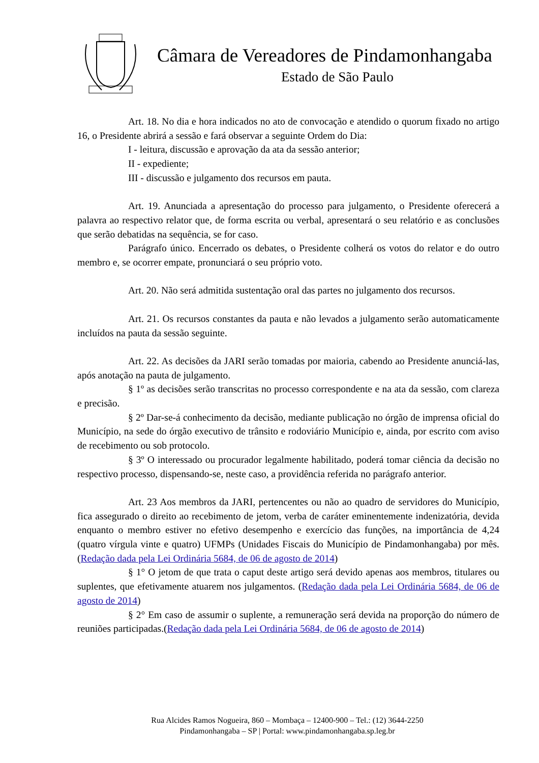Câmara de Vereadores de Pindamonhangaba
Estado de São Paulo
Art. 18. No dia e hora indicados no ato de convocação e atendido o quorum fixado no artigo 16, o Presidente abrirá a sessão e fará observar a seguinte Ordem do Dia:
I - leitura, discussão e aprovação da ata da sessão anterior;
II - expediente;
III - discussão e julgamento dos recursos em pauta.
Art. 19. Anunciada a apresentação do processo para julgamento, o Presidente oferecerá a palavra ao respectivo relator que, de forma escrita ou verbal, apresentará o seu relatório e as conclusões que serão debatidas na sequência, se for caso.
Parágrafo único. Encerrado os debates, o Presidente colherá os votos do relator e do outro membro e, se ocorrer empate, pronunciará o seu próprio voto.
Art. 20. Não será admitida sustentação oral das partes no julgamento dos recursos.
Art. 21. Os recursos constantes da pauta e não levados a julgamento serão automaticamente incluídos na pauta da sessão seguinte.
Art. 22. As decisões da JARI serão tomadas por maioria, cabendo ao Presidente anunciá-las, após anotação na pauta de julgamento.
§ 1º as decisões serão transcritas no processo correspondente e na ata da sessão, com clareza e precisão.
§ 2º Dar-se-á conhecimento da decisão, mediante publicação no órgão de imprensa oficial do Município, na sede do órgão executivo de trânsito e rodoviário Município e, ainda, por escrito com aviso de recebimento ou sob protocolo.
§ 3º O interessado ou procurador legalmente habilitado, poderá tomar ciência da decisão no respectivo processo, dispensando-se, neste caso, a providência referida no parágrafo anterior.
Art. 23 Aos membros da JARI, pertencentes ou não ao quadro de servidores do Município, fica assegurado o direito ao recebimento de jetom, verba de caráter eminentemente indenizatória, devida enquanto o membro estiver no efetivo desempenho e exercício das funções, na importância de 4,24 (quatro vírgula vinte e quatro) UFMPs (Unidades Fiscais do Município de Pindamonhangaba) por mês. (Redação dada pela Lei Ordinária 5684, de 06 de agosto de 2014)
§ 1° O jetom de que trata o caput deste artigo será devido apenas aos membros, titulares ou suplentes, que efetivamente atuarem nos julgamentos. (Redação dada pela Lei Ordinária 5684, de 06 de agosto de 2014)
§ 2° Em caso de assumir o suplente, a remuneração será devida na proporção do número de reuniões participadas.(Redação dada pela Lei Ordinária 5684, de 06 de agosto de 2014)
Rua Alcides Ramos Nogueira, 860 – Mombaça – 12400-900 – Tel.: (12) 3644-2250
Pindamonhangaba – SP | Portal: www.pindamonhangaba.sp.leg.br